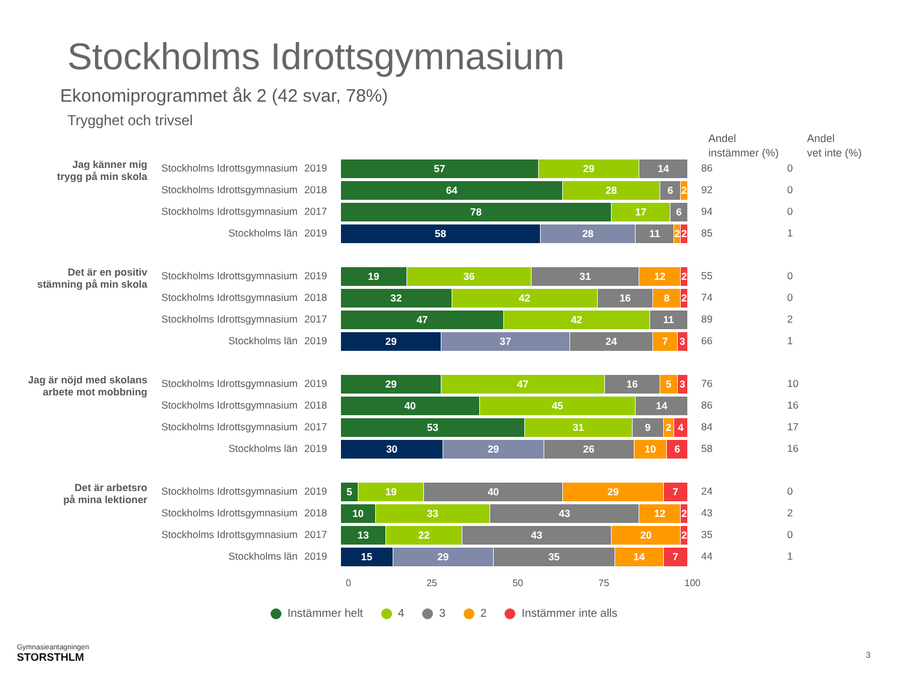Stockholms Idrottsgymnasium
Ekonomiprogrammet åk 2 (42 svar, 78%)
Trygghet och trivsel
Andel
instämmer (%)
Andel
vet inte (%)
Jag känner mig
trygg på min skola
Stockholms Idrottsgymnasium
2019
57 29 14
86 0
Stockholms Idrottsgymnasium
2018
64 28 6 2
92 0
Stockholms Idrottsgymnasium
2017
78 17 6
94 0
Stockholms län 2019
58 28 11 2 2
85 1
Det är en positiv
stämning på min skola
Stockholms Idrottsgymnasium
2019
19 36 31 12 2
55 0
Stockholms Idrottsgymnasium
2018
32 42 16 8 2
74 0
Stockholms Idrottsgymnasium
2017
47 42 11
89 2
Stockholms län 2019
29 37 24 7 3
66 1
Jag är nöjd med skolans
arbete mot mobbning
Stockholms Idrottsgymnasium
2019
29 47 16 5 3
76 10
Stockholms Idrottsgymnasium
2018
40 45 14
86 16
Stockholms Idrottsgymnasium
2017
53 31 9 2 4
84 17
Stockholms län 2019
30 29 26 10 6
58 16
Det är arbetsro
på mina lektioner
Stockholms Idrottsgymnasium
2019
5 19 40 29 7
24 0
Stockholms Idrottsgymnasium
2018
10 33 43 12 2
43 2
Stockholms Idrottsgymnasium
2017
13 22 43 20 2
35 0
Stockholms län 2019
15 29 35 14 7
44 1
0 25 50 75 100
Instämmer helt 4 3 2 Instämmer inte alls
Gymnasieantagningen
STORSTHLM
3